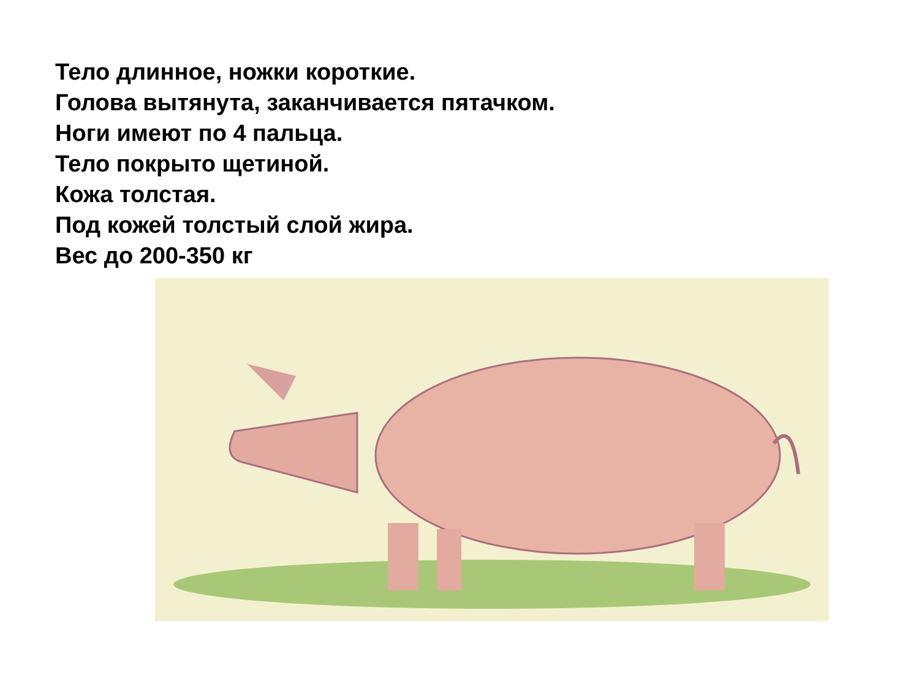Тело длинное, ножки короткие.
Голова вытянута, заканчивается пятачком.
Ноги имеют по 4 пальца.
Тело покрыто щетиной.
Кожа толстая.
Под кожей толстый слой жира.
Вес до 200-350 кг